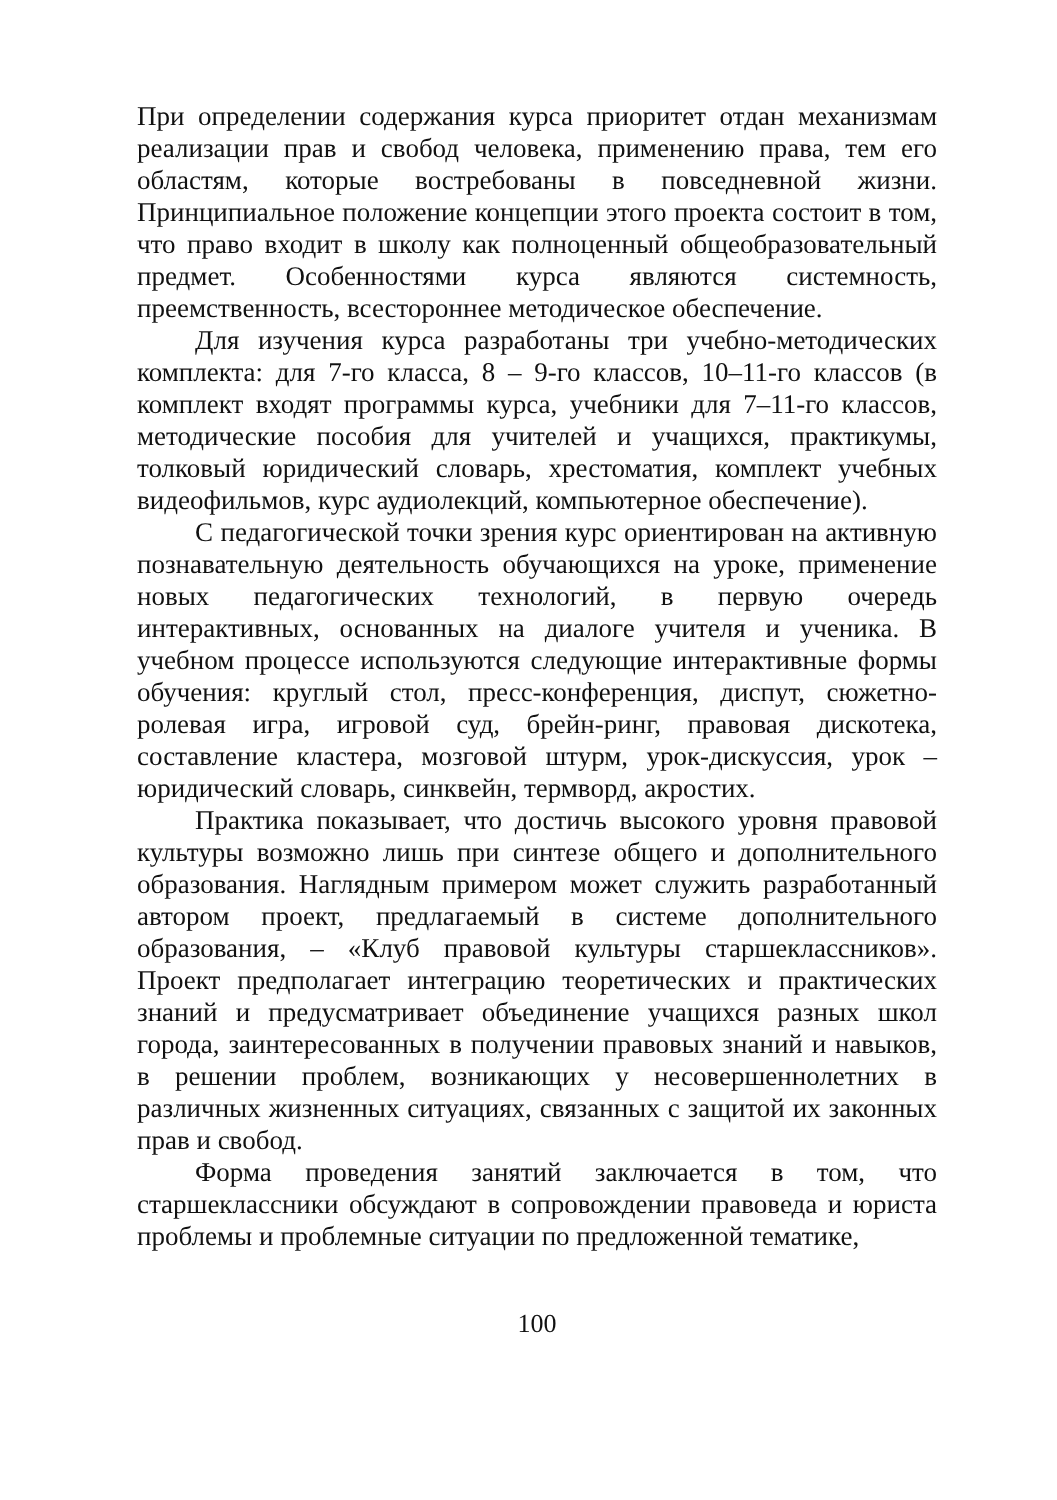При определении содержания курса приоритет отдан механизмам реализации прав и свобод человека, применению права, тем его областям, которые востребованы в повседневной жизни. Принципиальное положение концепции этого проекта состоит в том, что право входит в школу как полноценный общеобразовательный предмет. Особенностями курса являются системность, преемственность, всестороннее методическое обеспечение.
Для изучения курса разработаны три учебно-методических комплекта: для 7-го класса, 8 – 9-го классов, 10–11-го классов (в комплект входят программы курса, учебники для 7–11-го классов, методические пособия для учителей и учащихся, практикумы, толковый юридический словарь, хрестоматия, комплект учебных видеофильмов, курс аудиолекций, компьютерное обеспечение).
С педагогической точки зрения курс ориентирован на активную познавательную деятельность обучающихся на уроке, применение новых педагогических технологий, в первую очередь интерактивных, основанных на диалоге учителя и ученика. В учебном процессе используются следующие интерактивные формы обучения: круглый стол, пресс-конференция, диспут, сюжетно-ролевая игра, игровой суд, брейн-ринг, правовая дискотека, составление кластера, мозговой штурм, урок-дискуссия, урок – юридический словарь, синквейн, термворд, акростих.
Практика показывает, что достичь высокого уровня правовой культуры возможно лишь при синтезе общего и дополнительного образования. Наглядным примером может служить разработанный автором проект, предлагаемый в системе дополнительного образования, – «Клуб правовой культуры старшеклассников». Проект предполагает интеграцию теоретических и практических знаний и предусматривает объединение учащихся разных школ города, заинтересованных в получении правовых знаний и навыков, в решении проблем, возникающих у несовершеннолетних в различных жизненных ситуациях, связанных с защитой их законных прав и свобод.
Форма проведения занятий заключается в том, что старшеклассники обсуждают в сопровождении правоведа и юриста проблемы и проблемные ситуации по предложенной тематике,
100